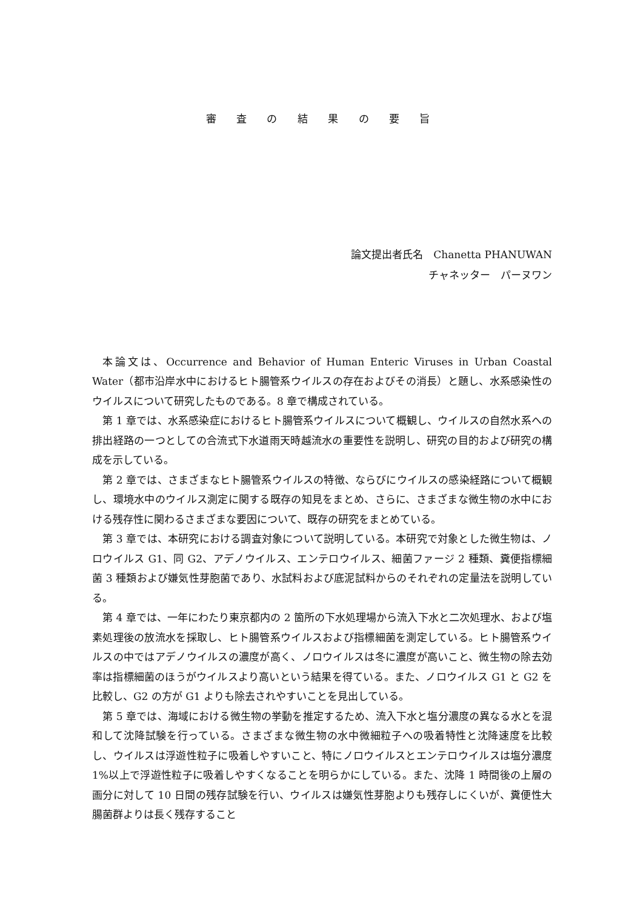審 査 の 結 果 の 要 旨
論文提出者氏名　Chanetta PHANUWAN
チャネッター　パーヌワン
本論文は、Occurrence and Behavior of Human Enteric Viruses in Urban Coastal Water（都市沿岸水中におけるヒト腸管系ウイルスの存在およびその消長）と題し、水系感染性のウイルスについて研究したものである。8 章で構成されている。
第 1 章では、水系感染症におけるヒト腸管系ウイルスについて概観し、ウイルスの自然水系への排出経路の一つとしての合流式下水道雨天時越流水の重要性を説明し、研究の目的および研究の構成を示している。
第 2 章では、さまざまなヒト腸管系ウイルスの特徴、ならびにウイルスの感染経路について概観し、環境水中のウイルス測定に関する既存の知見をまとめ、さらに、さまざまな微生物の水中における残存性に関わるさまざまな要因について、既存の研究をまとめている。
第 3 章では、本研究における調査対象について説明している。本研究で対象とした微生物は、ノロウイルス G1、同 G2、アデノウイルス、エンテロウイルス、細菌ファージ 2 種類、糞便指標細菌 3 種類および嫌気性芽胞菌であり、水試料および底泥試料からのそれぞれの定量法を説明している。
第 4 章では、一年にわたり東京都内の 2 箇所の下水処理場から流入下水と二次処理水、および塩素処理後の放流水を採取し、ヒト腸管系ウイルスおよび指標細菌を測定している。ヒト腸管系ウイルスの中ではアデノウイルスの濃度が高く、ノロウイルスは冬に濃度が高いこと、微生物の除去効率は指標細菌のほうがウイルスより高いという結果を得ている。また、ノロウイルス G1 と G2 を比較し、G2 の方が G1 よりも除去されやすいことを見出している。
第 5 章では、海域における微生物の挙動を推定するため、流入下水と塩分濃度の異なる水とを混和して沈降試験を行っている。さまざまな微生物の水中微細粒子への吸着特性と沈降速度を比較し、ウイルスは浮遊性粒子に吸着しやすいこと、特にノロウイルスとエンテロウイルスは塩分濃度 1%以上で浮遊性粒子に吸着しやすくなることを明らかにしている。また、沈降 1 時間後の上層の画分に対して 10 日間の残存試験を行い、ウイルスは嫌気性芽胞よりも残存しにくいが、糞便性大腸菌群よりは長く残存すること